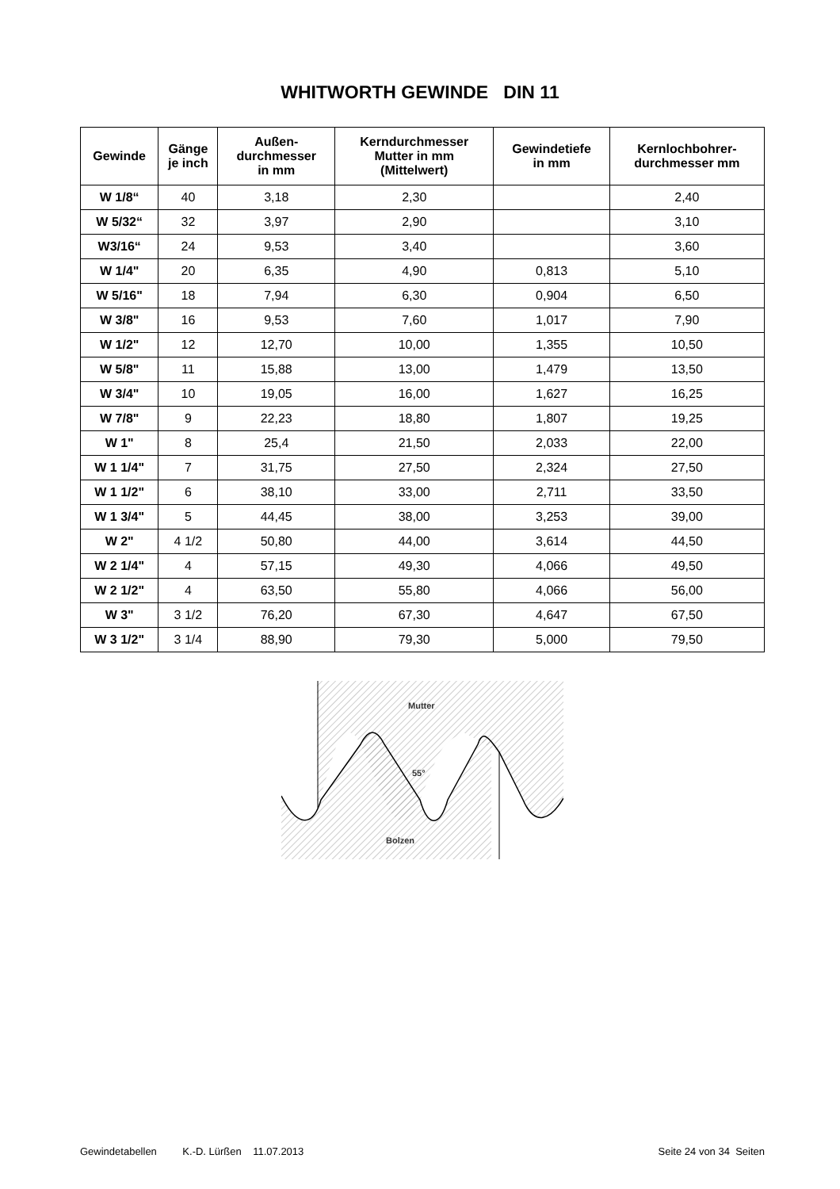WHITWORTH GEWINDE DIN 11
| Gewinde | Gänge je inch | Außen- durchmesser in mm | Kerndurchmesser Mutter in mm (Mittelwert) | Gewindetiefe in mm | Kernlochbohrer- durchmesser mm |
| --- | --- | --- | --- | --- | --- |
| W 1/8“ | 40 | 3,18 | 2,30 | | 2,40 |
| W 5/32“ | 32 | 3,97 | 2,90 | | 3,10 |
| W3/16“ | 24 | 9,53 | 3,40 | | 3,60 |
| W 1/4" | 20 | 6,35 | 4,90 | 0,813 | 5,10 |
| W 5/16" | 18 | 7,94 | 6,30 | 0,904 | 6,50 |
| W 3/8" | 16 | 9,53 | 7,60 | 1,017 | 7,90 |
| W 1/2" | 12 | 12,70 | 10,00 | 1,355 | 10,50 |
| W 5/8" | 11 | 15,88 | 13,00 | 1,479 | 13,50 |
| W 3/4" | 10 | 19,05 | 16,00 | 1,627 | 16,25 |
| W 7/8" | 9 | 22,23 | 18,80 | 1,807 | 19,25 |
| W 1" | 8 | 25,4 | 21,50 | 2,033 | 22,00 |
| W 1 1/4" | 7 | 31,75 | 27,50 | 2,324 | 27,50 |
| W 1 1/2" | 6 | 38,10 | 33,00 | 2,711 | 33,50 |
| W 1 3/4" | 5 | 44,45 | 38,00 | 3,253 | 39,00 |
| W 2" | 4 1/2 | 50,80 | 44,00 | 3,614 | 44,50 |
| W 2 1/4" | 4 | 57,15 | 49,30 | 4,066 | 49,50 |
| W 2 1/2" | 4 | 63,50 | 55,80 | 4,066 | 56,00 |
| W 3" | 3 1/2 | 76,20 | 67,30 | 4,647 | 67,50 |
| W 3 1/2" | 3 1/4 | 88,90 | 79,30 | 5,000 | 79,50 |
Mutter
55°
Bolzen
Gewindetabellen K.-D. Lürßen 11.07.2013 Seite 24 von 34 Seiten